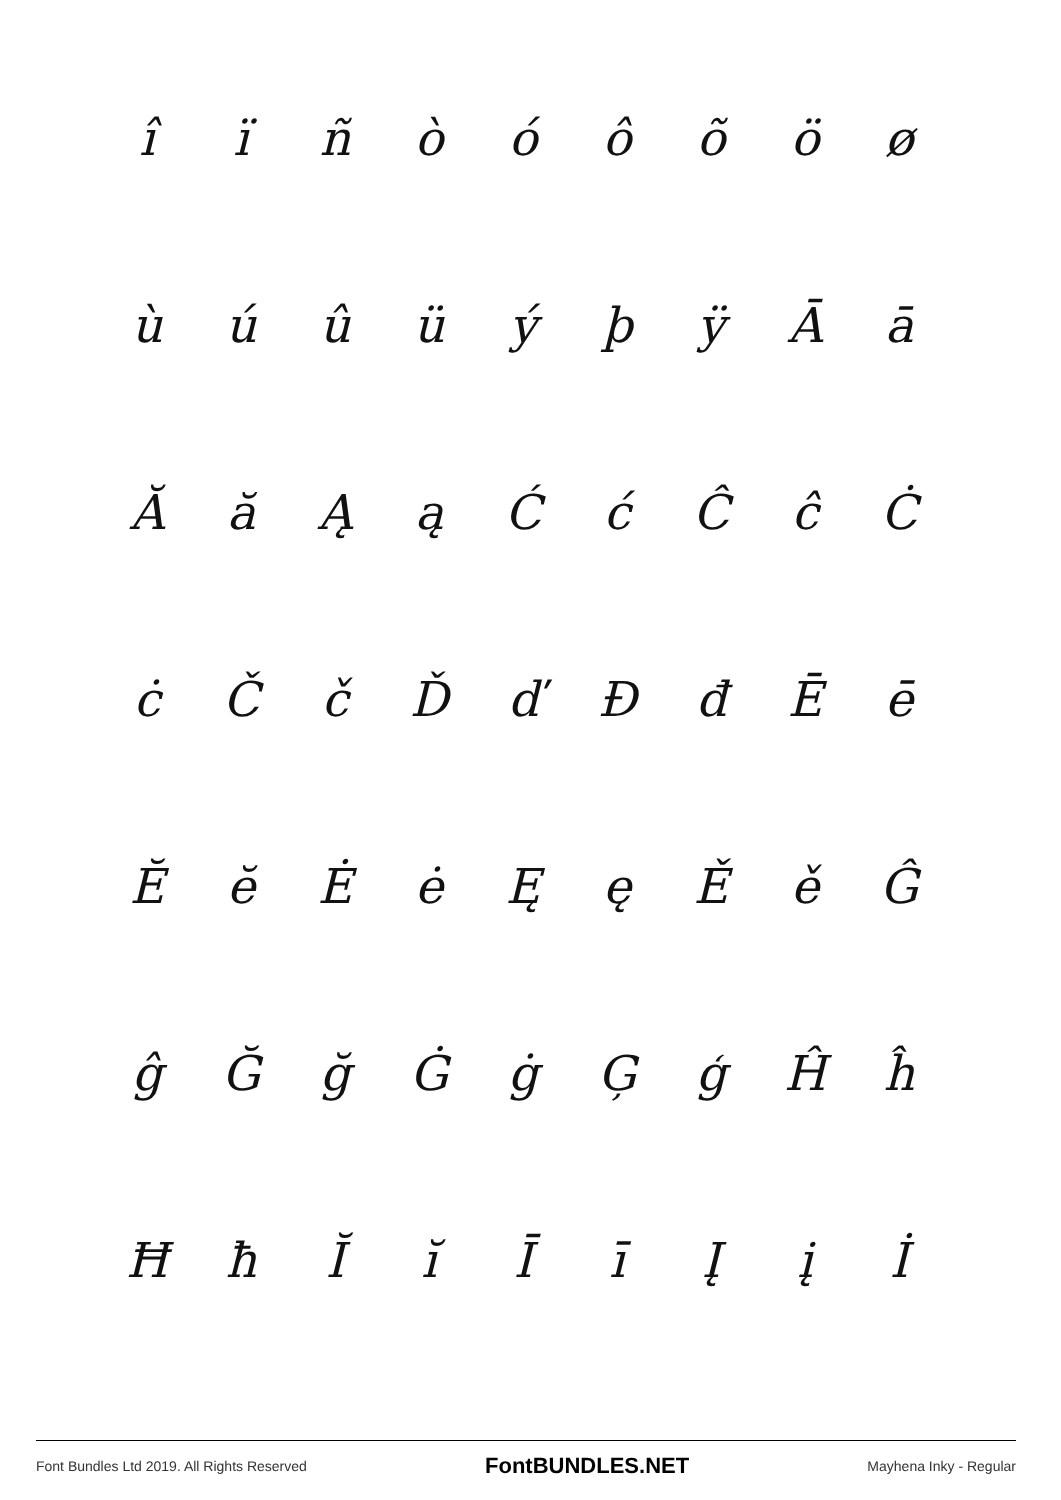| î | ï | ñ | ò | ó | ô | õ | ö | ø |
| ù | ú | û | ü | ý | þ | ÿ | Ā | ā |
| Ă | ă | Ą | ą | Ć | ć | Ĉ | ĉ | Ċ |
| ċ | Č | č | Ď | ď | Đ | đ | Ē | ē |
| Ĕ | ĕ | Ė | ė | Ę | ę | Ě | ě | Ĝ |
| ĝ | Ğ | ğ | Ġ | ġ | Ģ | ģ | Ĥ | ĥ |
| Ħ | ħ | Ĭ | ĭ | Ī | ī | Į | į | İ |
Font Bundles Ltd 2019. All Rights Reserved FontBUNDLES.NET Mayhena Inky - Regular